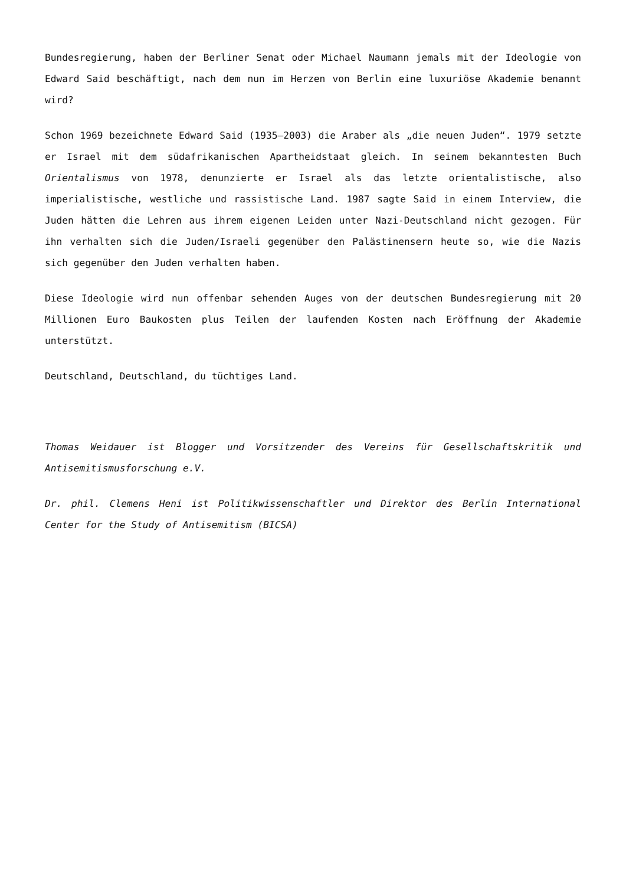Bundesregierung, haben der Berliner Senat oder Michael Naumann jemals mit der Ideologie von Edward Said beschäftigt, nach dem nun im Herzen von Berlin eine luxuriöse Akademie benannt wird?
Schon 1969 bezeichnete Edward Said (1935–2003) die Araber als „die neuen Juden“. 1979 setzte er Israel mit dem südafrikanischen Apartheidstaat gleich. In seinem bekanntesten Buch Orientalismus von 1978, denunzierte er Israel als das letzte orientalistische, also imperialistische, westliche und rassistische Land. 1987 sagte Said in einem Interview, die Juden hätten die Lehren aus ihrem eigenen Leiden unter Nazi-Deutschland nicht gezogen. Für ihn verhalten sich die Juden/Israeli gegenüber den Palästinensern heute so, wie die Nazis sich gegenüber den Juden verhalten haben.
Diese Ideologie wird nun offenbar sehenden Auges von der deutschen Bundesregierung mit 20 Millionen Euro Baukosten plus Teilen der laufenden Kosten nach Eröffnung der Akademie unterstützt.
Deutschland, Deutschland, du tüchtiges Land.
Thomas Weidauer ist Blogger und Vorsitzender des Vereins für Gesellschaftskritik und Antisemitismusforschung e.V.
Dr. phil. Clemens Heni ist Politikwissenschaftler und Direktor des Berlin International Center for the Study of Antisemitism (BICSA)